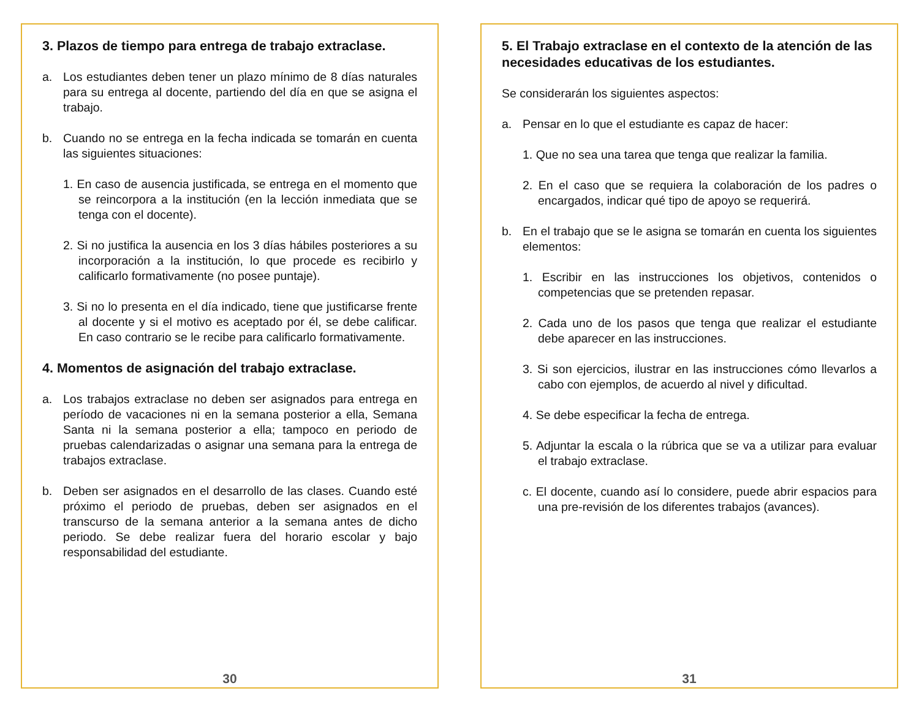3. Plazos de tiempo para entrega de trabajo extraclase.
a. Los estudiantes deben tener un plazo mínimo de 8 días naturales para su entrega al docente, partiendo del día en que se asigna el trabajo.
b. Cuando no se entrega en la fecha indicada se tomarán en cuenta las siguientes situaciones:
1. En caso de ausencia justificada, se entrega en el momento que se reincorpora a la institución (en la lección inmediata que se tenga con el docente).
2. Si no justifica la ausencia en los 3 días hábiles posteriores a su incorporación a la institución, lo que procede es recibirlo y calificarlo formativamente (no posee puntaje).
3. Si no lo presenta en el día indicado, tiene que justificarse frente al docente y si el motivo es aceptado por él, se debe calificar. En caso contrario se le recibe para calificarlo formativamente.
4. Momentos de asignación del trabajo extraclase.
a. Los trabajos extraclase no deben ser asignados para entrega en período de vacaciones ni en la semana posterior a ella, Semana Santa ni la semana posterior a ella; tampoco en periodo de pruebas calendarizadas o asignar una semana para la entrega de trabajos extraclase.
b. Deben ser asignados en el desarrollo de las clases. Cuando esté próximo el periodo de pruebas, deben ser asignados en el transcurso de la semana anterior a la semana antes de dicho periodo. Se debe realizar fuera del horario escolar y bajo responsabilidad del estudiante.
30
5. El Trabajo extraclase en el contexto de la atención de las necesidades educativas de los estudiantes.
Se considerarán los siguientes aspectos:
a. Pensar en lo que el estudiante es capaz de hacer:
1. Que no sea una tarea que tenga que realizar la familia.
2. En el caso que se requiera la colaboración de los padres o encargados, indicar qué tipo de apoyo se requerirá.
b. En el trabajo que se le asigna se tomarán en cuenta los siguientes elementos:
1. Escribir en las instrucciones los objetivos, contenidos o competencias que se pretenden repasar.
2. Cada uno de los pasos que tenga que realizar el estudiante debe aparecer en las instrucciones.
3. Si son ejercicios, ilustrar en las instrucciones cómo llevarlos a cabo con ejemplos, de acuerdo al nivel y dificultad.
4. Se debe especificar la fecha de entrega.
5. Adjuntar la escala o la rúbrica que se va a utilizar para evaluar el trabajo extraclase.
c. El docente, cuando así lo considere, puede abrir espacios para una pre-revisión de los diferentes trabajos (avances).
31